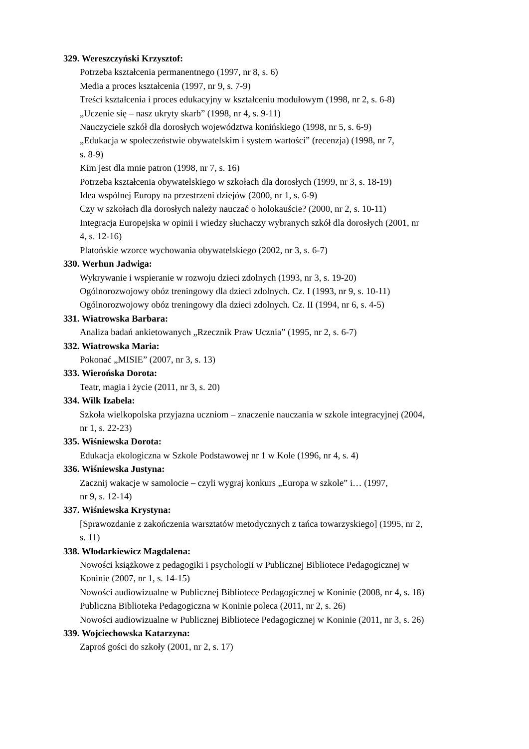329. Wereszczyński Krzysztof:
Potrzeba kształcenia permanentnego (1997, nr 8, s. 6)
Media a proces kształcenia (1997, nr 9, s. 7-9)
Treści kształcenia i proces edukacyjny w kształceniu modułowym (1998, nr 2, s. 6-8)
„Uczenie się – nasz ukryty skarb” (1998, nr 4, s. 9-11)
Nauczyciele szkół dla dorosłych województwa konińskiego (1998, nr 5, s. 6-9)
„Edukacja w społeczeństwie obywatelskim i system wartości” (recenzja) (1998, nr 7,
s. 8-9)
Kim jest dla mnie patron (1998, nr 7, s. 16)
Potrzeba kształcenia obywatelskiego w szkołach dla dorosłych (1999, nr 3, s. 18-19)
Idea wspólnej Europy na przestrzeni dziejów (2000, nr 1, s. 6-9)
Czy w szkołach dla dorosłych należy nauczać o holokauście? (2000, nr 2, s. 10-11)
Integracja Europejska w opinii i wiedzy słuchaczy wybranych szkół dla dorosłych (2001, nr
4, s. 12-16)
Platońskie wzorce wychowania obywatelskiego (2002, nr 3, s. 6-7)
330. Werhun Jadwiga:
Wykrywanie i wspieranie w rozwoju dzieci zdolnych (1993, nr 3, s. 19-20)
Ogólnorozwojowy obóz treningowy dla dzieci zdolnych. Cz. I (1993, nr 9, s. 10-11)
Ogólnorozwojowy obóz treningowy dla dzieci zdolnych. Cz. II (1994, nr 6, s. 4-5)
331. Wiatrowska Barbara:
Analiza badań ankietowanych „Rzecznik Praw Ucznia” (1995, nr 2, s. 6-7)
332. Wiatrowska Maria:
Pokonać „MISIE” (2007, nr 3, s. 13)
333. Wierońska Dorota:
Teatr, magia i życie (2011, nr 3, s. 20)
334. Wilk Izabela:
Szkoła wielkopolska przyjazna uczniom – znaczenie nauczania w szkole integracyjnej (2004,
nr 1, s. 22-23)
335. Wiśniewska Dorota:
Edukacja ekologiczna w Szkole Podstawowej nr 1 w Kole (1996, nr 4, s. 4)
336. Wiśniewska Justyna:
Zacznij wakacje w samolocie – czyli wygraj konkurs „Europa w szkole” i… (1997,
nr 9, s. 12-14)
337. Wiśniewska Krystyna:
[Sprawozdanie z zakończenia warsztatów metodycznych z tańca towarzyskiego] (1995, nr 2,
s. 11)
338. Włodarkiewicz Magdalena:
Nowości książkowe z pedagogiki i psychologii w Publicznej Bibliotece Pedagogicznej w
Koninie (2007, nr 1, s. 14-15)
Nowości audiowizualne w Publicznej Bibliotece Pedagogicznej w Koninie (2008, nr 4, s. 18)
Publiczna Biblioteka Pedagogiczna w Koninie poleca (2011, nr 2, s. 26)
Nowości audiowizualne w Publicznej Bibliotece Pedagogicznej w Koninie (2011, nr 3, s. 26)
339. Wojciechowska Katarzyna:
Zaproś gości do szkoły (2001, nr 2, s. 17)